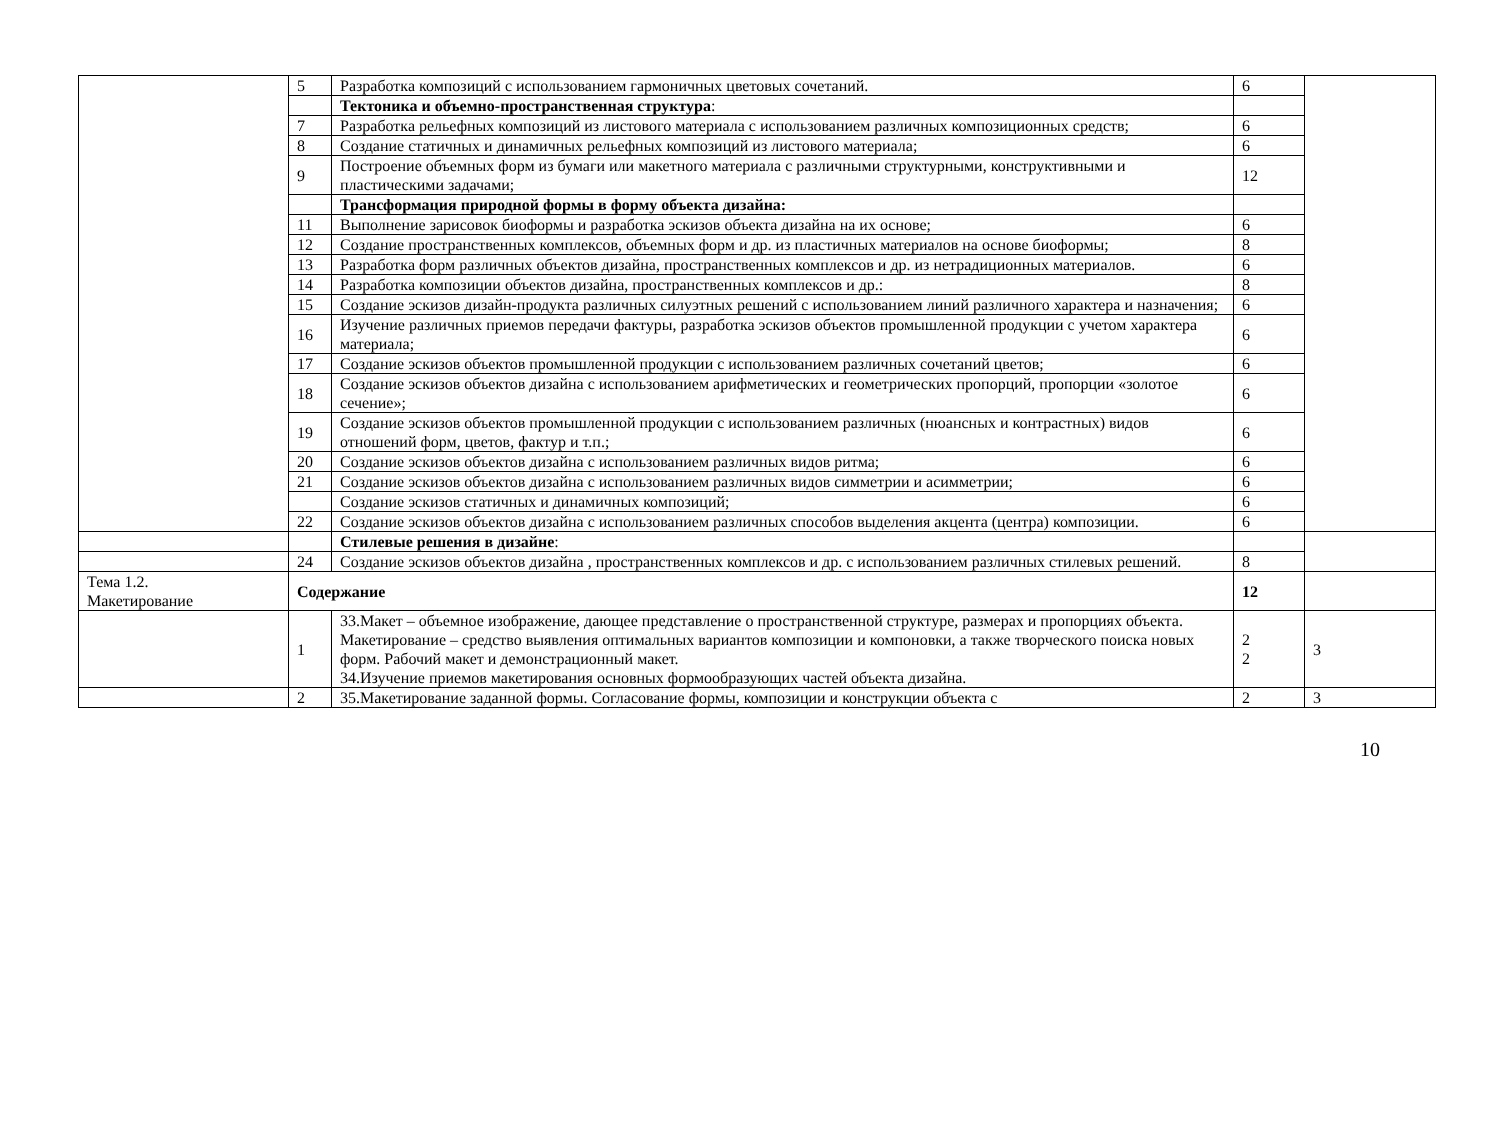| | 5 | Разработка композиций с использованием гармоничных цветовых сочетаний. | 6 | |
| | | Тектоника и объемно-пространственная структура : | | |
| | 7 | Разработка рельефных композиций из листового материала с использованием различных композиционных средств; | 6 | |
| | 8 | Создание статичных и динамичных рельефных композиций из листового материала; | 6 | |
| | 9 | Построение объемных форм из бумаги или макетного материала с различными структурными, конструктивными и пластическими задачами; | 12 | |
| | | Трансформация природной формы в форму объекта дизайна: | | |
| | 11 | Выполнение зарисовок биоформы и разработка эскизов объекта дизайна на их основе; | 6 | |
| | 12 | Создание пространственных комплексов, объемных форм и др. из пластичных материалов на основе биоформы; | 8 | |
| | 13 | Разработка форм различных объектов дизайна, пространственных комплексов и др. из нетрадиционных материалов. | 6 | |
| | 14 | Разработка композиции объектов дизайна, пространственных комплексов и др.: | 8 | |
| | 15 | Создание эскизов дизайн-продукта различных силуэтных решений с использованием линий различного характера и назначения; | 6 | |
| | 16 | Изучение различных приемов передачи фактуры, разработка эскизов объектов промышленной продукции с учетом характера материала; | 6 | |
| | 17 | Создание эскизов объектов промышленной продукции с использованием различных сочетаний цветов; | 6 | |
| | 18 | Создание эскизов объектов дизайна с использованием арифметических и геометрических пропорций, пропорции «золотое сечение»; | 6 | |
| | 19 | Создание эскизов объектов промышленной продукции с использованием различных (нюансных и контрастных) видов отношений форм, цветов, фактур и т.п.; | 6 | |
| | 20 | Создание эскизов объектов дизайна с использованием различных видов ритма; | 6 | |
| | 21 | Создание эскизов объектов дизайна с использованием различных видов симметрии и асимметрии; | 6 | |
| | | Создание эскизов статичных и динамичных композиций; | 6 | |
| | 22 | Создание эскизов объектов дизайна с использованием различных способов выделения акцента (центра) композиции. | 6 | |
| | | Стилевые решения в дизайне : | | |
| | 24 | Создание эскизов объектов дизайна , пространственных комплексов и др. с использованием различных стилевых решений. | 8 | |
| Тема 1.2. Макетирование | Содержание | | 12 | |
| | 1 | 33.Макет – объемное изображение, дающее представление о пространственной структуре, размерах и пропорциях объекта. Макетирование – средство выявления оптимальных вариантов композиции и компоновки, а также творческого поиска новых форм. Рабочий макет и демонстрационный макет. 34.Изучение приемов макетирования основных формообразующих частей объекта дизайна. | 2 2 | 3 |
| | 2 | 35.Макетирование заданной формы. Согласование формы, композиции и конструкции объекта с | 2 | 3 |
10